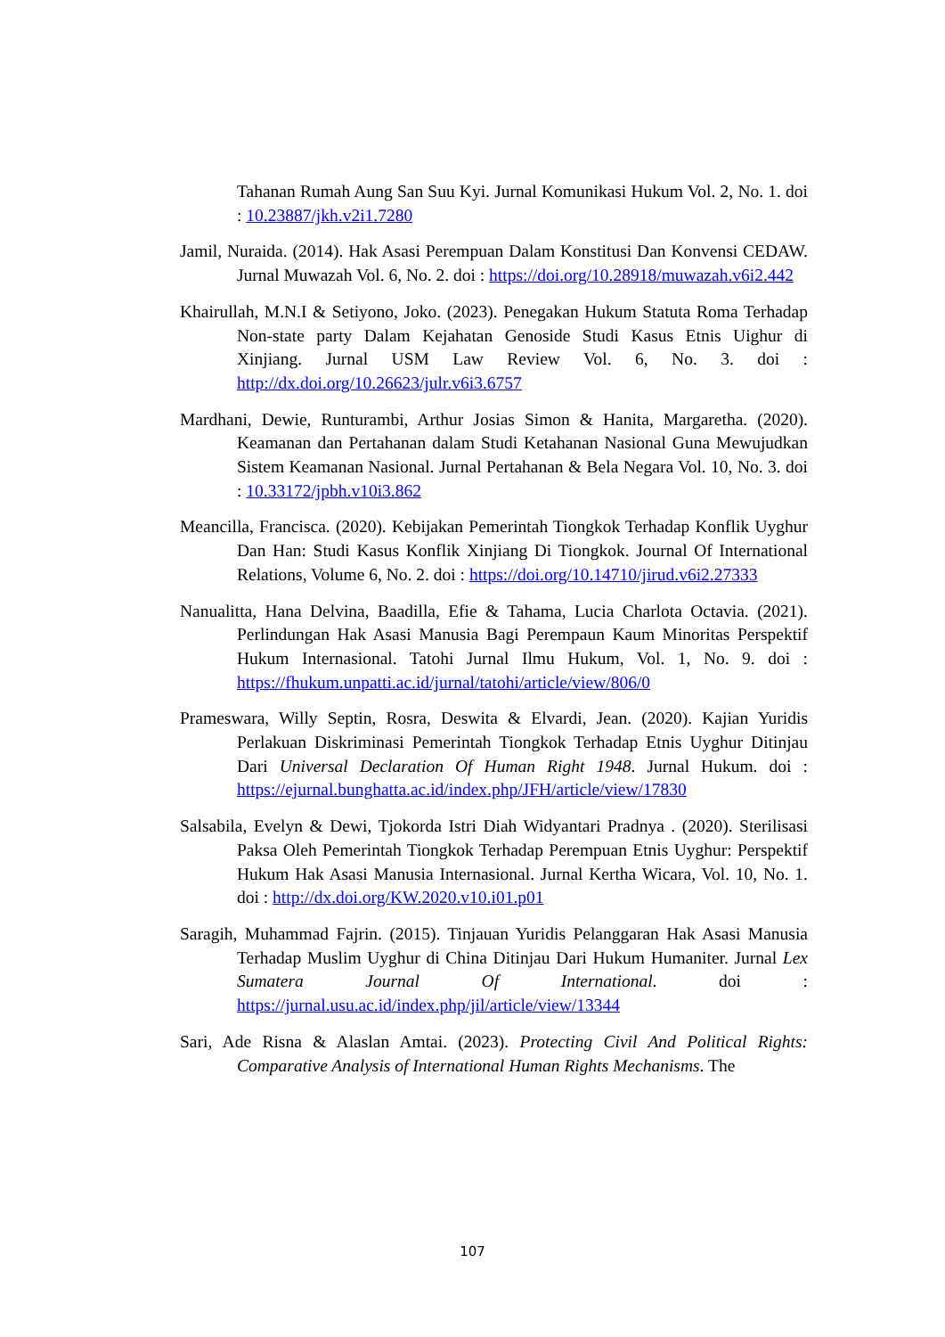Tahanan Rumah Aung San Suu Kyi. Jurnal Komunikasi Hukum Vol. 2, No. 1. doi : 10.23887/jkh.v2i1.7280
Jamil, Nuraida. (2014). Hak Asasi Perempuan Dalam Konstitusi Dan Konvensi CEDAW. Jurnal Muwazah Vol. 6, No. 2. doi : https://doi.org/10.28918/muwazah.v6i2.442
Khairullah, M.N.I & Setiyono, Joko. (2023). Penegakan Hukum Statuta Roma Terhadap Non-state party Dalam Kejahatan Genoside Studi Kasus Etnis Uighur di Xinjiang. Jurnal USM Law Review Vol. 6, No. 3. doi : http://dx.doi.org/10.26623/julr.v6i3.6757
Mardhani, Dewie, Runturambi, Arthur Josias Simon & Hanita, Margaretha. (2020). Keamanan dan Pertahanan dalam Studi Ketahanan Nasional Guna Mewujudkan Sistem Keamanan Nasional. Jurnal Pertahanan & Bela Negara Vol. 10, No. 3. doi : 10.33172/jpbh.v10i3.862
Meancilla, Francisca. (2020). Kebijakan Pemerintah Tiongkok Terhadap Konflik Uyghur Dan Han: Studi Kasus Konflik Xinjiang Di Tiongkok. Journal Of International Relations, Volume 6, No. 2. doi : https://doi.org/10.14710/jirud.v6i2.27333
Nanualitta, Hana Delvina, Baadilla, Efie & Tahama, Lucia Charlota Octavia. (2021). Perlindungan Hak Asasi Manusia Bagi Perempaun Kaum Minoritas Perspektif Hukum Internasional. Tatohi Jurnal Ilmu Hukum, Vol. 1, No. 9. doi : https://fhukum.unpatti.ac.id/jurnal/tatohi/article/view/806/0
Prameswara, Willy Septin, Rosra, Deswita & Elvardi, Jean. (2020). Kajian Yuridis Perlakuan Diskriminasi Pemerintah Tiongkok Terhadap Etnis Uyghur Ditinjau Dari Universal Declaration Of Human Right 1948. Jurnal Hukum. doi : https://ejurnal.bunghatta.ac.id/index.php/JFH/article/view/17830
Salsabila, Evelyn & Dewi, Tjokorda Istri Diah Widyantari Pradnya . (2020). Sterilisasi Paksa Oleh Pemerintah Tiongkok Terhadap Perempuan Etnis Uyghur: Perspektif Hukum Hak Asasi Manusia Internasional. Jurnal Kertha Wicara, Vol. 10, No. 1. doi : http://dx.doi.org/KW.2020.v10.i01.p01
Saragih, Muhammad Fajrin. (2015). Tinjauan Yuridis Pelanggaran Hak Asasi Manusia Terhadap Muslim Uyghur di China Ditinjau Dari Hukum Humaniter. Jurnal Lex Sumatera Journal Of International. doi : https://jurnal.usu.ac.id/index.php/jil/article/view/13344
Sari, Ade Risna & Alaslan Amtai. (2023). Protecting Civil And Political Rights: Comparative Analysis of International Human Rights Mechanisms. The
107